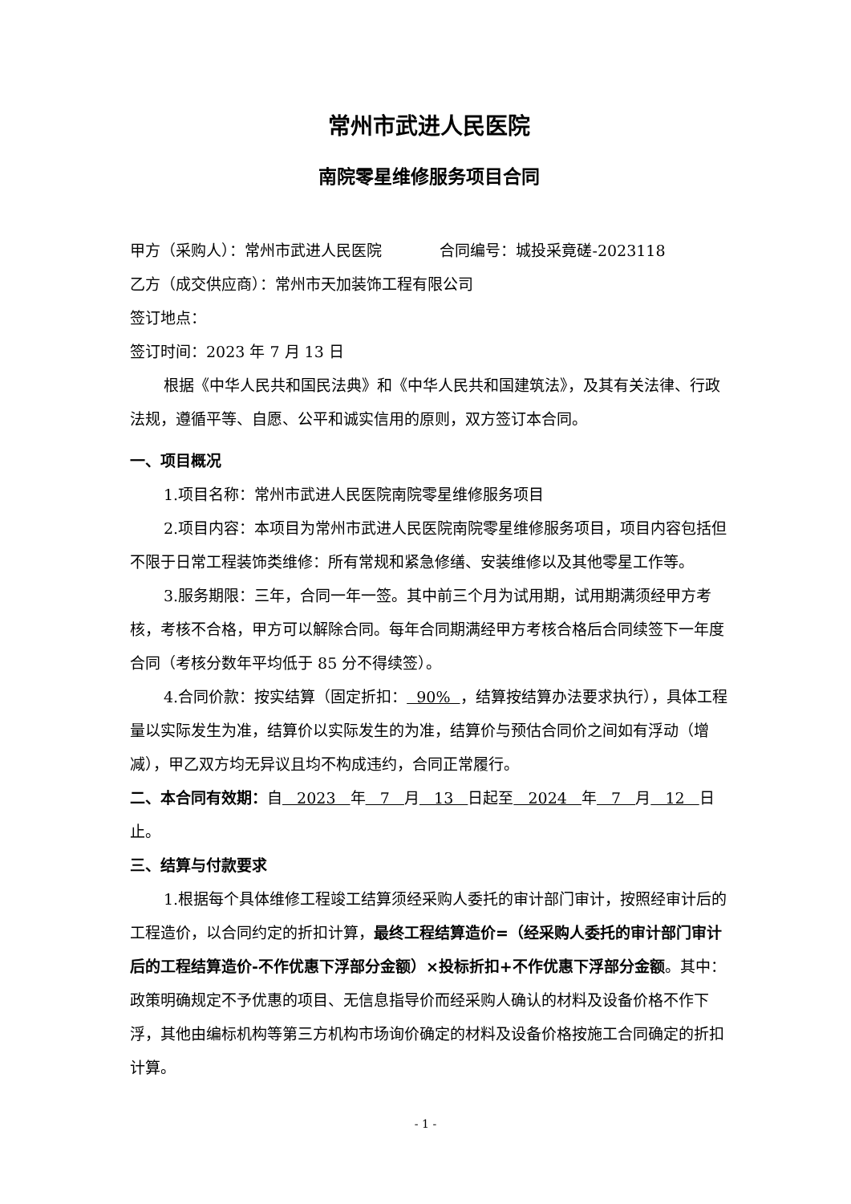常州市武进人民医院
南院零星维修服务项目合同
甲方（采购人）：常州市武进人民医院 合同编号：城投采竟磋-2023118
乙方（成交供应商）：常州市天加装饰工程有限公司
签订地点：
签订时间：2023 年 7 月 13 日
根据《中华人民共和国民法典》和《中华人民共和国建筑法》，及其有关法律、行政法规，遵循平等、自愿、公平和诚实信用的原则，双方签订本合同。
一、项目概况
1.项目名称：常州市武进人民医院南院零星维修服务项目
2.项目内容：本项目为常州市武进人民医院南院零星维修服务项目，项目内容包括但不限于日常工程装饰类维修：所有常规和紧急修缮、安装维修以及其他零星工作等。
3.服务期限：三年，合同一年一签。其中前三个月为试用期，试用期满须经甲方考核，考核不合格，甲方可以解除合同。每年合同期满经甲方考核合格后合同续签下一年度合同（考核分数年平均低于 85 分不得续签）。
4.合同价款：按实结算（固定折扣： 90% ，结算按结算办法要求执行），具体工程量以实际发生为准，结算价以实际发生的为准，结算价与预估合同价之间如有浮动（增减），甲乙双方均无异议且均不构成违约，合同正常履行。
二、本合同有效期：自 2023 年 7 月 13 日起至 2024 年 7 月 12 日止。
三、结算与付款要求
1.根据每个具体维修工程竣工结算须经采购人委托的审计部门审计，按照经审计后的工程造价，以合同约定的折扣计算，最终工程结算造价=（经采购人委托的审计部门审计后的工程结算造价-不作优惠下浮部分金额）×投标折扣+不作优惠下浮部分金额。其中：政策明确规定不予优惠的项目、无信息指导价而经采购人确认的材料及设备价格不作下浮，其他由编标机构等第三方机构市场询价确定的材料及设备价格按施工合同确定的折扣计算。
- 1 -